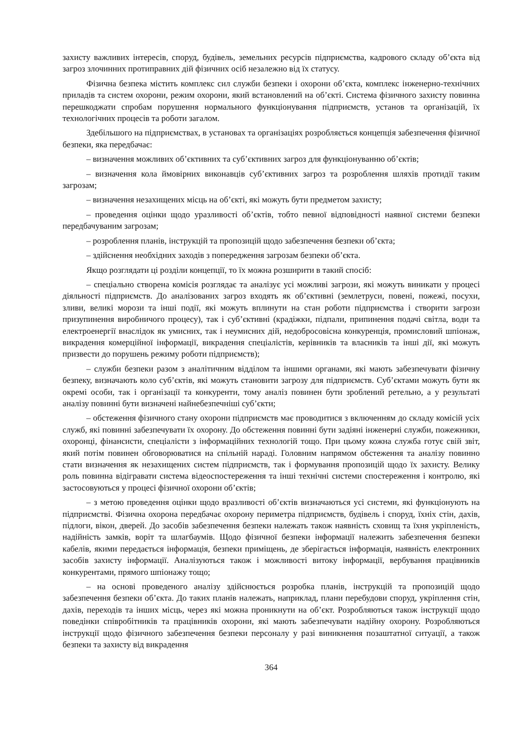захисту важливих інтересів, споруд, будівель, земельних ресурсів підприємства, кадрового складу об’єкта від загроз злочинних протиправних дій фізичних осіб незалежно від їх статусу.
Фізична безпека містить комплекс сил служби безпеки і охорони об’єкта, комплекс інженерно-технічних приладів та систем охорони, режим охорони, який встановлений на об’єкті. Система фізичного захисту повинна перешкоджати спробам порушення нормального функціонування підприємств, установ та організацій, їх технологічних процесів та роботи загалом.
Здебільшого на підприємствах, в установах та організаціях розробляється концепція забезпечення фізичної безпеки, яка передбачає:
– визначення можливих об’єктивних та суб’єктивних загроз для функціонуванню об’єктів;
– визначення кола ймовірних виконавців суб’єктивних загроз та розроблення шляхів протидії таким загрозам;
– визначення незахищених місць на об’єкті, які можуть бути предметом захисту;
– проведення оцінки щодо уразливості об’єктів, тобто певної відповідності наявної системи безпеки передбачуваним загрозам;
– розроблення планів, інструкцій та пропозицій щодо забезпечення безпеки об’єкта;
– здійснення необхідних заходів з попередження загрозам безпеки об’єкта.
Якщо розглядати ці розділи концепції, то їх можна розширити в такий спосіб:
– спеціально створена комісія розглядає та аналізує усі можливі загрози, які можуть виникати у процесі діяльності підприємств. До аналізованих загроз входять як об’єктивні (землетруси, повені, пожежі, посухи, зливи, великі морози та інші події, які можуть вплинути на стан роботи підприємства і створити загрози призупинення виробничого процесу), так і суб’єктивні (крадіжки, підпали, припинення подачі світла, води та електроенергії внаслідок як умисних, так і неумисних дій, недобросовісна конкуренція, промисловий шпіонаж, викрадення комерційної інформації, викрадення спеціалістів, керівників та власників та інші дії, які можуть призвести до порушень режиму роботи підприємств);
– служби безпеки разом з аналітичним відділом та іншими органами, які мають забезпечувати фізичну безпеку, визначають коло суб’єктів, які можуть становити загрозу для підприємств. Суб’єктами можуть бути як окремі особи, так і організації та конкуренти, тому аналіз повинен бути зроблений ретельно, а у результаті аналізу повинні бути визначені найнебезпечніші суб’єкти;
– обстеження фізичного стану охорони підприємств має проводитися з включенням до складу комісій усіх служб, які повинні забезпечувати їх охорону. До обстеження повинні бути задіяні інженерні служби, пожежники, охоронці, фінансисти, спеціалісти з інформаційних технологій тощо. При цьому кожна служба готує свій звіт, який потім повинен обговорюватися на спільній нараді. Головним напрямом обстеження та аналізу повинно стати визначення як незахищених систем підприємств, так і формування пропозицій щодо їх захисту. Велику роль повинна відігравати система відеоспостереження та інші технічні системи спостереження і контролю, які застосовуються у процесі фізичної охорони об’єктів;
– з метою проведення оцінки щодо вразливості об’єктів визначаються усі системи, які функціонують на підприємстві. Фізична охорона передбачає охорону периметра підприємств, будівель і споруд, їхніх стін, дахів, підлоги, вікон, дверей. До засобів забезпечення безпеки належать також наявність сховищ та їхня укріпленість, надійність замків, воріт та шлагбаумів. Щодо фізичної безпеки інформації належить забезпечення безпеки кабелів, якими передається інформація, безпеки приміщень, де зберігається інформація, наявність електронних засобів захисту інформації. Аналізуються також і можливості витоку інформації, вербування працівників конкурентами, прямого шпіонажу тощо;
– на основі проведеного аналізу здійснюється розробка планів, інструкцій та пропозицій щодо забезпечення безпеки об’єкта. До таких планів належать, наприклад, плани перебудови споруд, укріплення стін, дахів, переходів та інших місць, через які можна проникнути на об’єкт. Розробляються також інструкції щодо поведінки співробітників та працівників охорони, які мають забезпечувати надійну охорону. Розробляються інструкції щодо фізичного забезпечення безпеки персоналу у разі виникнення позаштатної ситуації, а також безпеки та захисту від викрадення
364